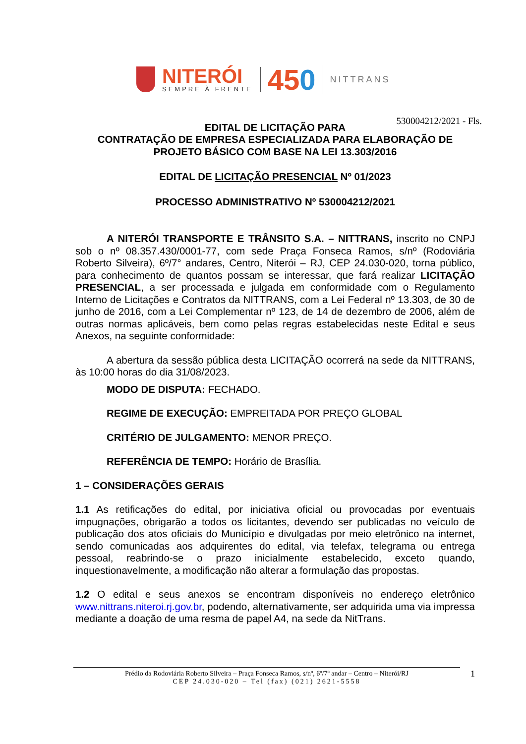NITERÓI
SEMPRE À FRENTE
450
NITTRANS
530004212/2021 - Fls.
EDITAL DE LICITAÇÃO PARA
CONTRATAÇÃO DE EMPRESA ESPECIALIZADA PARA ELABORAÇÃO DE PROJETO BÁSICO COM BASE NA LEI 13.303/2016
EDITAL DE LICITAÇÃO PRESENCIAL Nº 01/2023
PROCESSO ADMINISTRATIVO Nº 530004212/2021
A NITERÓI TRANSPORTE E TRÂNSITO S.A. – NITTRANS, inscrito no CNPJ sob o nº 08.357.430/0001-77, com sede Praça Fonseca Ramos, s/nº (Rodoviária Roberto Silveira), 6º/7° andares, Centro, Niterói – RJ, CEP 24.030-020, torna público, para conhecimento de quantos possam se interessar, que fará realizar LICITAÇÃO PRESENCIAL, a ser processada e julgada em conformidade com o Regulamento Interno de Licitações e Contratos da NITTRANS, com a Lei Federal nº 13.303, de 30 de junho de 2016, com a Lei Complementar nº 123, de 14 de dezembro de 2006, além de outras normas aplicáveis, bem como pelas regras estabelecidas neste Edital e seus Anexos, na seguinte conformidade:
A abertura da sessão pública desta LICITAÇÃO ocorrerá na sede da NITTRANS, às 10:00 horas do dia 31/08/2023.
MODO DE DISPUTA: FECHADO.
REGIME DE EXECUÇÃO: EMPREITADA POR PREÇO GLOBAL
CRITÉRIO DE JULGAMENTO: MENOR PREÇO.
REFERÊNCIA DE TEMPO: Horário de Brasília.
1 – CONSIDERAÇÕES GERAIS
1.1 As retificações do edital, por iniciativa oficial ou provocadas por eventuais impugnações, obrigarão a todos os licitantes, devendo ser publicadas no veículo de publicação dos atos oficiais do Município e divulgadas por meio eletrônico na internet, sendo comunicadas aos adquirentes do edital, via telefax, telegrama ou entrega pessoal, reabrindo-se o prazo inicialmente estabelecido, exceto quando, inquestionavelmente, a modificação não alterar a formulação das propostas.
1.2 O edital e seus anexos se encontram disponíveis no endereço eletrônico www.nittrans.niteroi.rj.gov.br, podendo, alternativamente, ser adquirida uma via impressa mediante a doação de uma resma de papel A4, na sede da NitTrans.
Prédio da Rodoviária Roberto Silveira – Praça Fonseca Ramos, s/nº, 6º/7º andar – Centro – Niterói/RJ
CEP 24.030-020 – Tel (fax) (021) 2621-5558
1